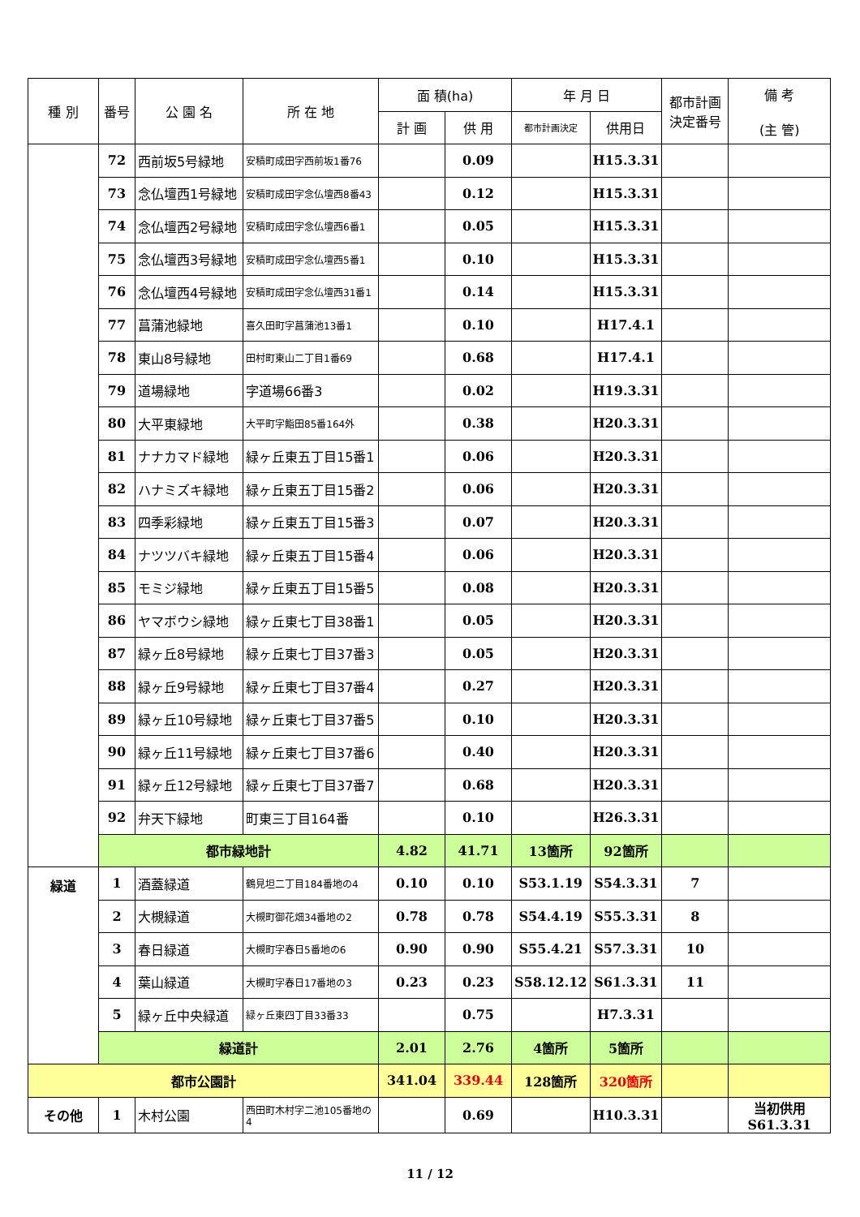| 種 別 | 番号 | 公 園 名 | 所 在 地 | 面 積(ha) | | 年 月 日 | | 都市計画 決定番号 | 備 考 (主 管) |
| --- | --- | --- | --- | --- | --- | --- | --- | --- | --- |
| | | | | 計 画 | 供 用 | 都市計画決定 | 供用日 | | |
| | 72 | 西前坂5号緑地 | 安積町成田字西前坂1番76 | | 0.09 | | H15.3.31 | | |
| | 73 | 念仏壇西1号緑地 | 安積町成田字念仏壇西8番43 | | 0.12 | | H15.3.31 | | |
| | 74 | 念仏壇西2号緑地 | 安積町成田字念仏壇西6番1 | | 0.05 | | H15.3.31 | | |
| | 75 | 念仏壇西3号緑地 | 安積町成田字念仏壇西5番1 | | 0.10 | | H15.3.31 | | |
| | 76 | 念仏壇西4号緑地 | 安積町成田字念仏壇西31番1 | | 0.14 | | H15.3.31 | | |
| | 77 | 菖蒲池緑地 | 喜久田町字菖蒲池13番1 | | 0.10 | | H17.4.1 | | |
| | 78 | 東山8号緑地 | 田村町東山二丁目1番69 | | 0.68 | | H17.4.1 | | |
| | 79 | 道場緑地 | 字道場66番3 | | 0.02 | | H19.3.31 | | |
| | 80 | 大平東緑地 | 大平町字鮨田85番164外 | | 0.38 | | H20.3.31 | | |
| | 81 | ナナカマド緑地 | 緑ヶ丘東五丁目15番1 | | 0.06 | | H20.3.31 | | |
| | 82 | ハナミズキ緑地 | 緑ヶ丘東五丁目15番2 | | 0.06 | | H20.3.31 | | |
| | 83 | 四季彩緑地 | 緑ヶ丘東五丁目15番3 | | 0.07 | | H20.3.31 | | |
| | 84 | ナツツバキ緑地 | 緑ヶ丘東五丁目15番4 | | 0.06 | | H20.3.31 | | |
| | 85 | モミジ緑地 | 緑ヶ丘東五丁目15番5 | | 0.08 | | H20.3.31 | | |
| | 86 | ヤマボウシ緑地 | 緑ヶ丘東七丁目38番1 | | 0.05 | | H20.3.31 | | |
| | 87 | 緑ヶ丘8号緑地 | 緑ヶ丘東七丁目37番3 | | 0.05 | | H20.3.31 | | |
| | 88 | 緑ヶ丘9号緑地 | 緑ヶ丘東七丁目37番4 | | 0.27 | | H20.3.31 | | |
| | 89 | 緑ヶ丘10号緑地 | 緑ヶ丘東七丁目37番5 | | 0.10 | | H20.3.31 | | |
| | 90 | 緑ヶ丘11号緑地 | 緑ヶ丘東七丁目37番6 | | 0.40 | | H20.3.31 | | |
| | 91 | 緑ヶ丘12号緑地 | 緑ヶ丘東七丁目37番7 | | 0.68 | | H20.3.31 | | |
| | 92 | 弁天下緑地 | 町東三丁目164番 | | 0.10 | | H26.3.31 | | |
| | 都市緑地計 | | | 4.82 | 41.71 | 13箇所 | 92箇所 | | |
| 緑道 | 1 | 酒蓋緑道 | 鶴見坦二丁目184番地の4 | 0.10 | 0.10 | S53.1.19 | S54.3.31 | 7 | |
| | 2 | 大槻緑道 | 大槻町御花畑34番地の2 | 0.78 | 0.78 | S54.4.19 | S55.3.31 | 8 | |
| | 3 | 春日緑道 | 大槻町字春日5番地の6 | 0.90 | 0.90 | S55.4.21 | S57.3.31 | 10 | |
| | 4 | 葉山緑道 | 大槻町字春日17番地の3 | 0.23 | 0.23 | S58.12.12 | S61.3.31 | 11 | |
| | 5 | 緑ヶ丘中央緑道 | 緑ヶ丘東四丁目33番33 | | 0.75 | | H7.3.31 | | |
| | 緑道計 | | | 2.01 | 2.76 | 4箇所 | 5箇所 | | |
| 都市公園計 | | | | 341.04 | 339.44 | 128箇所 | 320箇所 | | |
| その他 | 1 | 木村公園 | 西田町木村字二池105番地の4 | | 0.69 | | H10.3.31 | | 当初供用S61.3.31 |
11 / 12